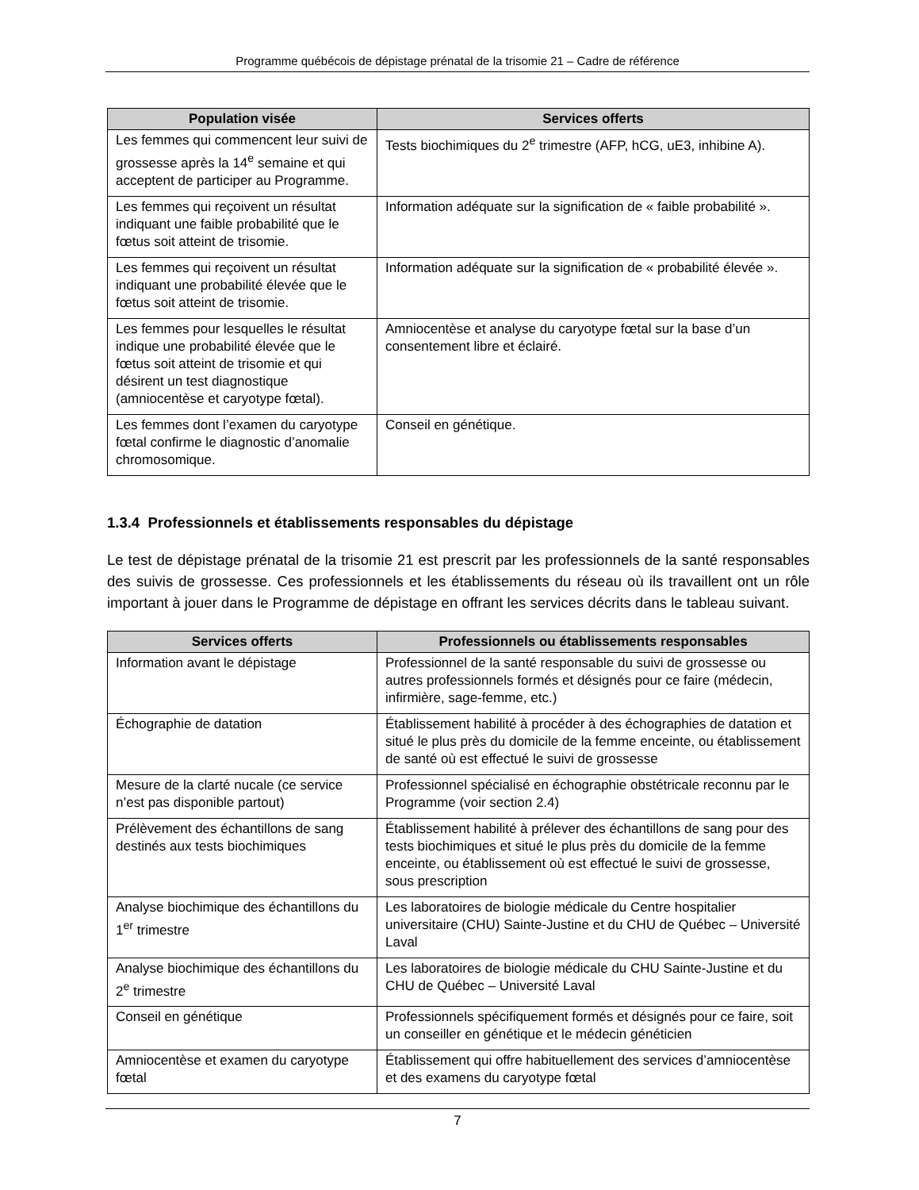Programme québécois de dépistage prénatal de la trisomie 21 – Cadre de référence
| Population visée | Services offerts |
| --- | --- |
| Les femmes qui commencent leur suivi de grossesse après la 14<sup>e</sup> semaine et qui acceptent de participer au Programme. | Tests biochimiques du 2<sup>e</sup> trimestre (AFP, hCG, uE3, inhibine A). |
| Les femmes qui reçoivent un résultat indiquant une faible probabilité que le fœtus soit atteint de trisomie. | Information adéquate sur la signification de « faible probabilité ». |
| Les femmes qui reçoivent un résultat indiquant une probabilité élevée que le fœtus soit atteint de trisomie. | Information adéquate sur la signification de « probabilité élevée ». |
| Les femmes pour lesquelles le résultat indique une probabilité élevée que le fœtus soit atteint de trisomie et qui désirent un test diagnostique (amniocentèse et caryotype fœtal). | Amniocentèse et analyse du caryotype fœtal sur la base d’un consentement libre et éclairé. |
| Les femmes dont l’examen du caryotype fœtal confirme le diagnostic d’anomalie chromosomique. | Conseil en génétique. |
1.3.4 Professionnels et établissements responsables du dépistage
Le test de dépistage prénatal de la trisomie 21 est prescrit par les professionnels de la santé responsables des suivis de grossesse. Ces professionnels et les établissements du réseau où ils travaillent ont un rôle important à jouer dans le Programme de dépistage en offrant les services décrits dans le tableau suivant.
| Services offerts | Professionnels ou établissements responsables |
| --- | --- |
| Information avant le dépistage | Professionnel de la santé responsable du suivi de grossesse ou autres professionnels formés et désignés pour ce faire (médecin, infirmière, sage-femme, etc.) |
| Échographie de datation | Établissement habilité à procéder à des échographies de datation et situé le plus près du domicile de la femme enceinte, ou établissement de santé où est effectué le suivi de grossesse |
| Mesure de la clarté nucale (ce service n’est pas disponible partout) | Professionnel spécialisé en échographie obstétricale reconnu par le Programme (voir section 2.4) |
| Prélèvement des échantillons de sang destinés aux tests biochimiques | Établissement habilité à prélever des échantillons de sang pour des tests biochimiques et situé le plus près du domicile de la femme enceinte, ou établissement où est effectué le suivi de grossesse, sous prescription |
| Analyse biochimique des échantillons du 1<sup>er</sup> trimestre | Les laboratoires de biologie médicale du Centre hospitalier universitaire (CHU) Sainte-Justine et du CHU de Québec – Université Laval |
| Analyse biochimique des échantillons du 2<sup>e</sup> trimestre | Les laboratoires de biologie médicale du CHU Sainte-Justine et du CHU de Québec – Université Laval |
| Conseil en génétique | Professionnels spécifiquement formés et désignés pour ce faire, soit un conseiller en génétique et le médecin généticien |
| Amniocentèse et examen du caryotype fœtal | Établissement qui offre habituellement des services d’amniocentèse et des examens du caryotype fœtal |
7